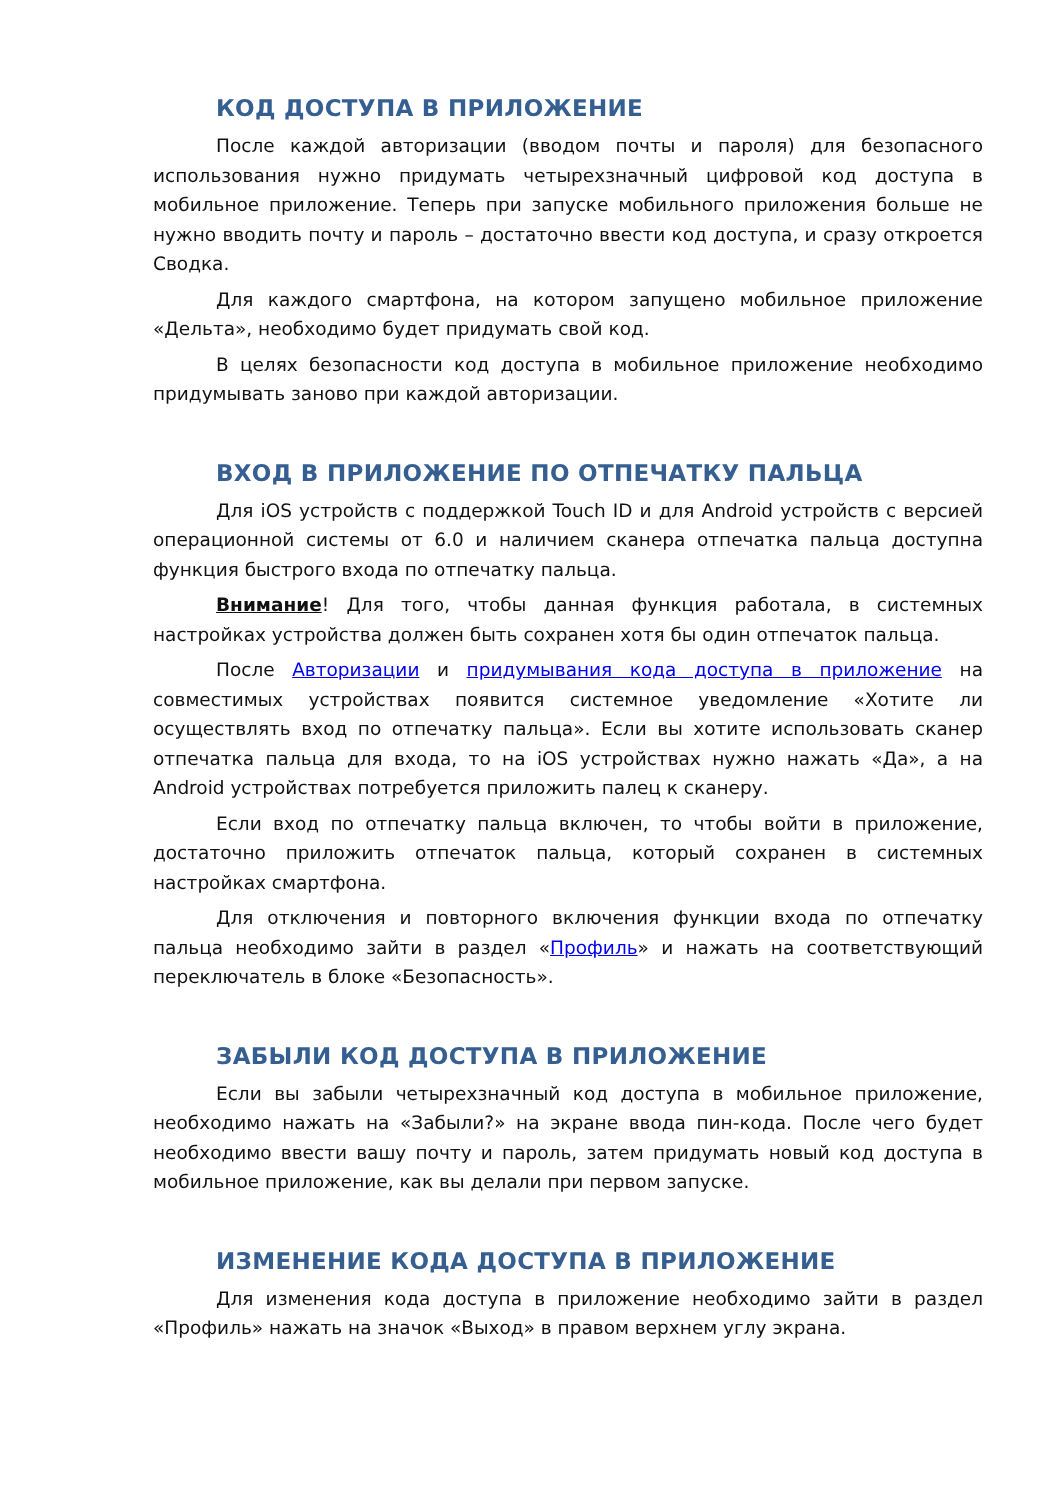КОД ДОСТУПА В ПРИЛОЖЕНИЕ
После каждой авторизации (вводом почты и пароля) для безопасного использования нужно придумать четырехзначный цифровой код доступа в мобильное приложение. Теперь при запуске мобильного приложения больше не нужно вводить почту и пароль – достаточно ввести код доступа, и сразу откроется Сводка.
Для каждого смартфона, на котором запущено мобильное приложение «Дельта», необходимо будет придумать свой код.
В целях безопасности код доступа в мобильное приложение необходимо придумывать заново при каждой авторизации.
ВХОД В ПРИЛОЖЕНИЕ ПО ОТПЕЧАТКУ ПАЛЬЦА
Для iOS устройств с поддержкой Touch ID и для Android устройств с версией операционной системы от 6.0 и наличием сканера отпечатка пальца доступна функция быстрого входа по отпечатку пальца.
Внимание! Для того, чтобы данная функция работала, в системных настройках устройства должен быть сохранен хотя бы один отпечаток пальца.
После Авторизации и придумывания кода доступа в приложение на совместимых устройствах появится системное уведомление «Хотите ли осуществлять вход по отпечатку пальца». Если вы хотите использовать сканер отпечатка пальца для входа, то на iOS устройствах нужно нажать «Да», а на Android устройствах потребуется приложить палец к сканеру.
Если вход по отпечатку пальца включен, то чтобы войти в приложение, достаточно приложить отпечаток пальца, который сохранен в системных настройках смартфона.
Для отключения и повторного включения функции входа по отпечатку пальца необходимо зайти в раздел «Профиль» и нажать на соответствующий переключатель в блоке «Безопасность».
ЗАБЫЛИ КОД ДОСТУПА В ПРИЛОЖЕНИЕ
Если вы забыли четырехзначный код доступа в мобильное приложение, необходимо нажать на «Забыли?» на экране ввода пин-кода. После чего будет необходимо ввести вашу почту и пароль, затем придумать новый код доступа в мобильное приложение, как вы делали при первом запуске.
ИЗМЕНЕНИЕ КОДА ДОСТУПА В ПРИЛОЖЕНИЕ
Для изменения кода доступа в приложение необходимо зайти в раздел «Профиль» нажать на значок «Выход» в правом верхнем углу экрана.